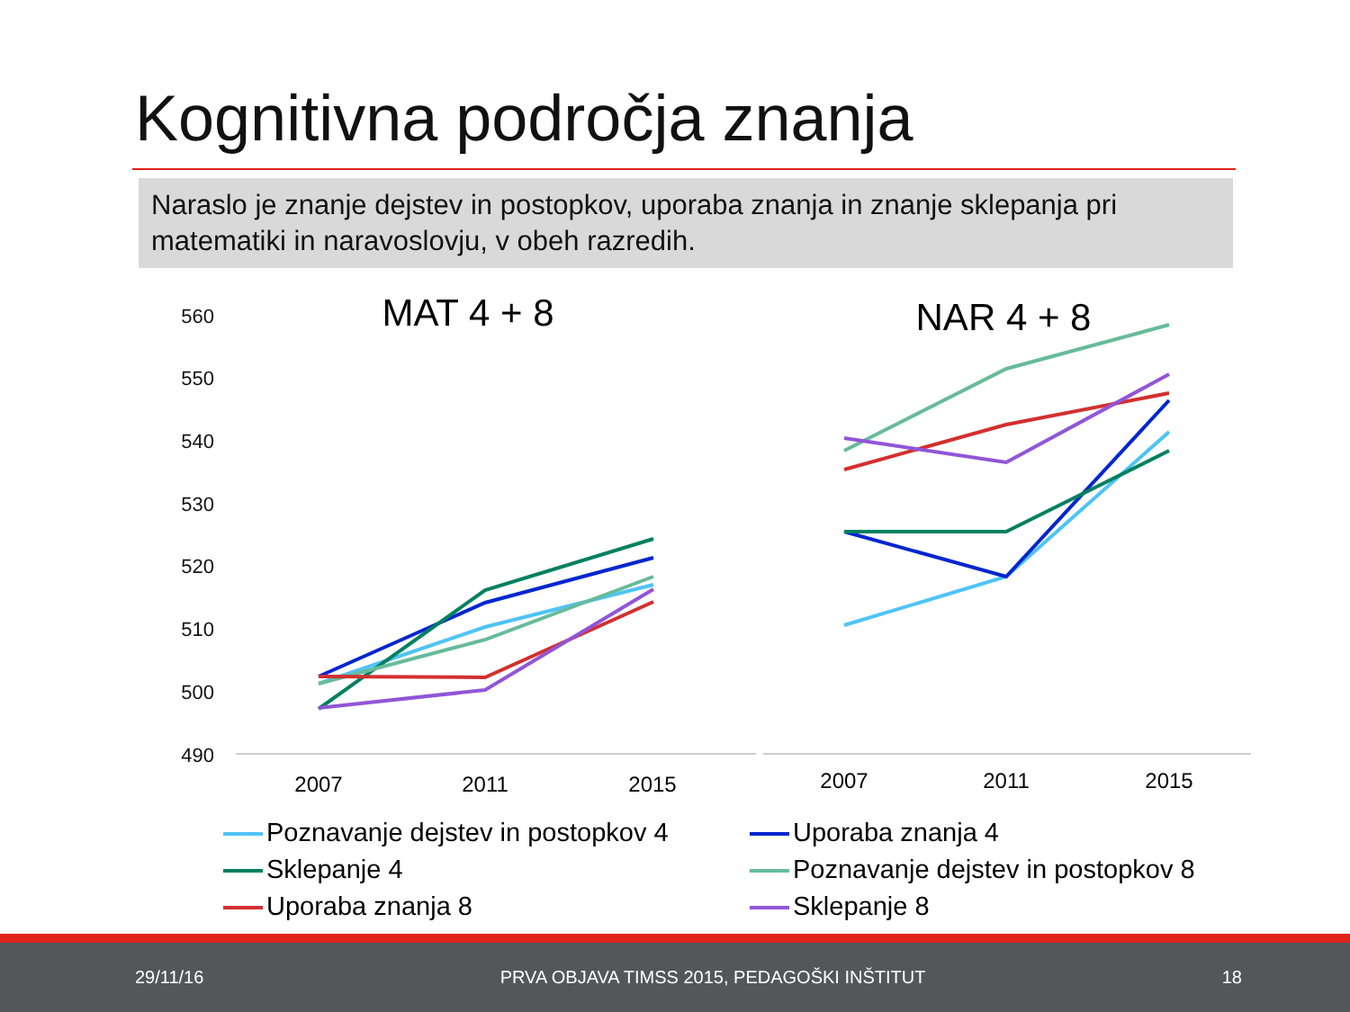Kognitivna področja znanja
Naraslo je znanje dejstev in postopkov, uporaba znanja in znanje sklepanja pri matematiki in naravoslovju, v obeh razredih.
560
550
540
530
520
510
500
490
MAT 4 + 8
NAR 4 + 8
2007
2011
2015
2007
2011
2015
Poznavanje dejstev in postopkov 4
Uporaba znanja 4
Sklepanje 4
Poznavanje dejstev in postopkov 8
Uporaba znanja 8
Sklepanje 8
29/11/16
PRVA OBJAVA TIMSS 2015, PEDAGOŠKI INŠTITUT
18